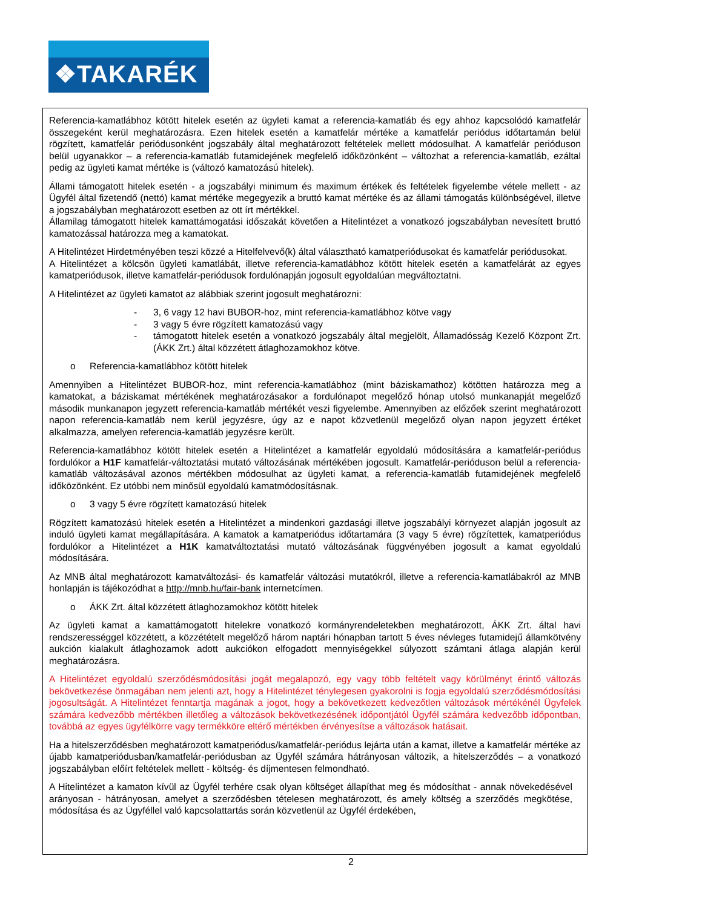❖TAKARÉK
Referencia-kamatlábhoz kötött hitelek esetén az ügyleti kamat a referencia-kamatláb és egy ahhoz kapcsolódó kamatfelár összegeként kerül meghatározásra. Ezen hitelek esetén a kamatfelár mértéke a kamatfelár periódus időtartamán belül rögzített, kamatfelár periódusonként jogszabály által meghatározott feltételek mellett módosulhat. A kamatfelár perióduson belül ugyanakkor – a referencia-kamatláb futamidejének megfelelő időközönként – változhat a referencia-kamatláb, ezáltal pedig az ügyleti kamat mértéke is (változó kamatozású hitelek).
Állami támogatott hitelek esetén - a jogszabályi minimum és maximum értékek és feltételek figyelembe vétele mellett - az Ügyfél által fizetendő (nettó) kamat mértéke megegyezik a bruttó kamat mértéke és az állami támogatás különbségével, illetve a jogszabályban meghatározott esetben az ott írt mértékkel.
Államilag támogatott hitelek kamattámogatási időszakát követően a Hitelintézet a vonatkozó jogszabályban nevesített bruttó kamatozással határozza meg a kamatokat.
A Hitelintézet Hirdetményében teszi közzé a Hitelfelvevő(k) által választható kamatperiódusokat és kamatfelár periódusokat.
A Hitelintézet a kölcsön ügyleti kamatlábát, illetve referencia-kamatlábhoz kötött hitelek esetén a kamatfelárát az egyes kamatperiódusok, illetve kamatfelár-periódusok fordulónapján jogosult egyoldalúan megváltoztatni.
A Hitelintézet az ügyleti kamatot az alábbiak szerint jogosult meghatározni:
- 3, 6 vagy 12 havi BUBOR-hoz, mint referencia-kamatlábhoz kötve vagy
- 3 vagy 5 évre rögzített kamatozású vagy
- támogatott hitelek esetén a vonatkozó jogszabály által megjelölt, Államadósság Kezelő Központ Zrt. (ÁKK Zrt.) által közzétett átlaghozamokhoz kötve.
o Referencia-kamatlábhoz kötött hitelek
Amennyiben a Hitelintézet BUBOR-hoz, mint referencia-kamatlábhoz (mint báziskamathoz) kötötten határozza meg a kamatokat, a báziskamat mértékének meghatározásakor a fordulónapot megelőző hónap utolsó munkanapját megelőző második munkanapon jegyzett referencia-kamatláb mértékét veszi figyelembe. Amennyiben az előzőek szerint meghatározott napon referencia-kamatláb nem kerül jegyzésre, úgy az e napot közvetlenül megelőző olyan napon jegyzett értéket alkalmazza, amelyen referencia-kamatláb jegyzésre került.
Referencia-kamatlábhoz kötött hitelek esetén a Hitelintézet a kamatfelár egyoldalú módosítására a kamatfelár-periódus fordulókor a H1F kamatfelár-változtatási mutató változásának mértékében jogosult. Kamatfelár-perióduson belül a referencia-kamatláb változásával azonos mértékben módosulhat az ügyleti kamat, a referencia-kamatláb futamidejének megfelelő időközönként. Ez utóbbi nem minősül egyoldalú kamatmódosításnak.
o 3 vagy 5 évre rögzített kamatozású hitelek
Rögzített kamatozású hitelek esetén a Hitelintézet a mindenkori gazdasági illetve jogszabályi környezet alapján jogosult az induló ügyleti kamat megállapítására. A kamatok a kamatperiódus időtartamára (3 vagy 5 évre) rögzítettek, kamatperiódus fordulókor a Hitelintézet a H1K kamatváltoztatási mutató változásának függvényében jogosult a kamat egyoldalú módosítására.
Az MNB által meghatározott kamatváltozási- és kamatfelár változási mutatókról, illetve a referencia-kamatlábakról az MNB honlapján is tájékozódhat a http://mnb.hu/fair-bank internetcímen.
o ÁKK Zrt. által közzétett átlaghozamokhoz kötött hitelek
Az ügyleti kamat a kamattámogatott hitelekre vonatkozó kormányrendeletekben meghatározott, ÁKK Zrt. által havi rendszerességgel közzétett, a közzétételt megelőző három naptári hónapban tartott 5 éves névleges futamidejű államkötvény aukción kialakult átlaghozamok adott aukciókon elfogadott mennyiségekkel súlyozott számtani átlaga alapján kerül meghatározásra.
A Hitelintézet egyoldalú szerződésmódosítási jogát megalapozó, egy vagy több feltételt vagy körülményt érintő változás bekövetkezése önmagában nem jelenti azt, hogy a Hitelintézet ténylegesen gyakorolni is fogja egyoldalú szerződésmódosítási jogosultságát. A Hitelintézet fenntartja magának a jogot, hogy a bekövetkezett kedvezőtlen változások mértékénél Ügyfelek számára kedvezőbb mértékben illetőleg a változások bekövetkezésének időpontjától Ügyfél számára kedvezőbb időpontban, továbbá az egyes ügyfélkörre vagy termékköre eltérő mértékben érvényesítse a változások hatásait.
Ha a hitelszerződésben meghatározott kamatperiódus/kamatfelár-periódus lejárta után a kamat, illetve a kamatfelár mértéke az újabb kamatperiódusban/kamatfelár-periódusban az Ügyfél számára hátrányosan változik, a hitelszerződés – a vonatkozó jogszabályban előírt feltételek mellett - költség- és díjmentesen felmondható.
A Hitelintézet a kamaton kívül az Ügyfél terhére csak olyan költséget állapíthat meg és módosíthat - annak növekedésével arányosan - hátrányosan, amelyet a szerződésben tételesen meghatározott, és amely költség a szerződés megkötése, módosítása és az Ügyféllel való kapcsolattartás során közvetlenül az Ügyfél érdekében,
2